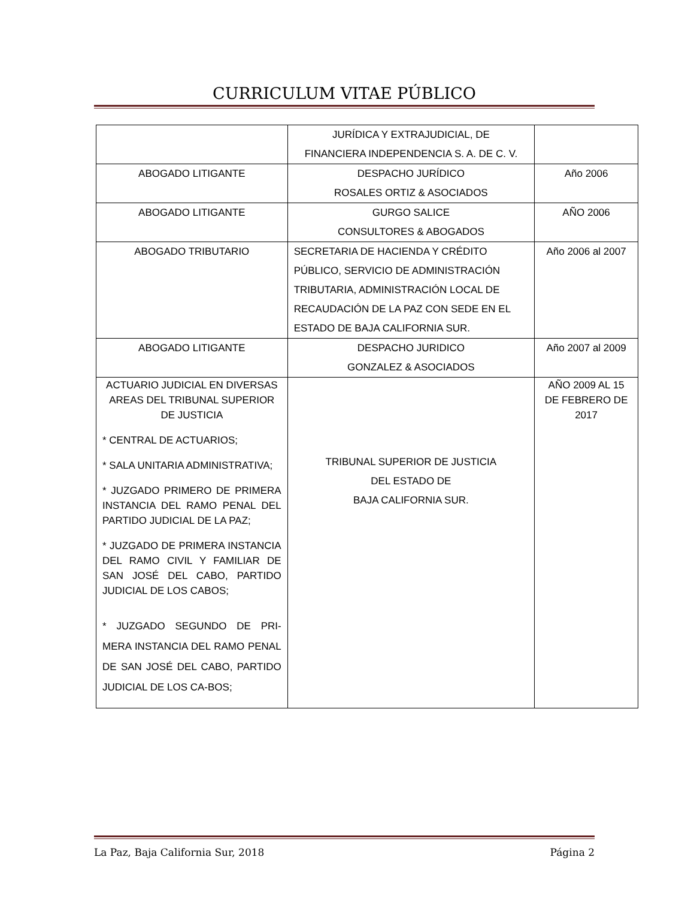CURRICULUM VITAE PÚBLICO
| | JURÍDICA Y EXTRAJUDICIAL, DE FINANCIERA INDEPENDENCIA S. A. DE C. V. | |
| ABOGADO LITIGANTE | DESPACHO JURÍDICO ROSALES ORTIZ & ASOCIADOS | Año 2006 |
| ABOGADO LITIGANTE | GURGO SALICE CONSULTORES & ABOGADOS | AÑO 2006 |
| ABOGADO TRIBUTARIO | SECRETARIA DE HACIENDA Y CRÉDITO PÚBLICO, SERVICIO DE ADMINISTRACIÓN TRIBUTARIA, ADMINISTRACIÓN LOCAL DE RECAUDACIÓN DE LA PAZ CON SEDE EN EL ESTADO DE BAJA CALIFORNIA SUR. | Año 2006 al 2007 |
| ABOGADO LITIGANTE | DESPACHO JURIDICO GONZALEZ & ASOCIADOS | Año 2007 al 2009 |
| ACTUARIO JUDICIAL EN DIVERSAS AREAS DEL TRIBUNAL SUPERIOR DE JUSTICIA * CENTRAL DE ACTUARIOS; * SALA UNITARIA ADMINISTRATIVA; * JUZGADO PRIMERO DE PRIMERA INSTANCIA DEL RAMO PENAL DEL PARTIDO JUDICIAL DE LA PAZ; * JUZGADO DE PRIMERA INSTANCIA DEL RAMO CIVIL Y FAMILIAR DE SAN JOSÉ DEL CABO, PARTIDO JUDICIAL DE LOS CABOS; * JUZGADO SEGUNDO DE PRI-MERA INSTANCIA DEL RAMO PENAL DE SAN JOSÉ DEL CABO, PARTIDO JUDICIAL DE LOS CA-BOS; | TRIBUNAL SUPERIOR DE JUSTICIA DEL ESTADO DE BAJA CALIFORNIA SUR. | AÑO 2009 AL 15 DE FEBRERO DE 2017 |
La Paz, Baja California Sur, 2018 Página 2